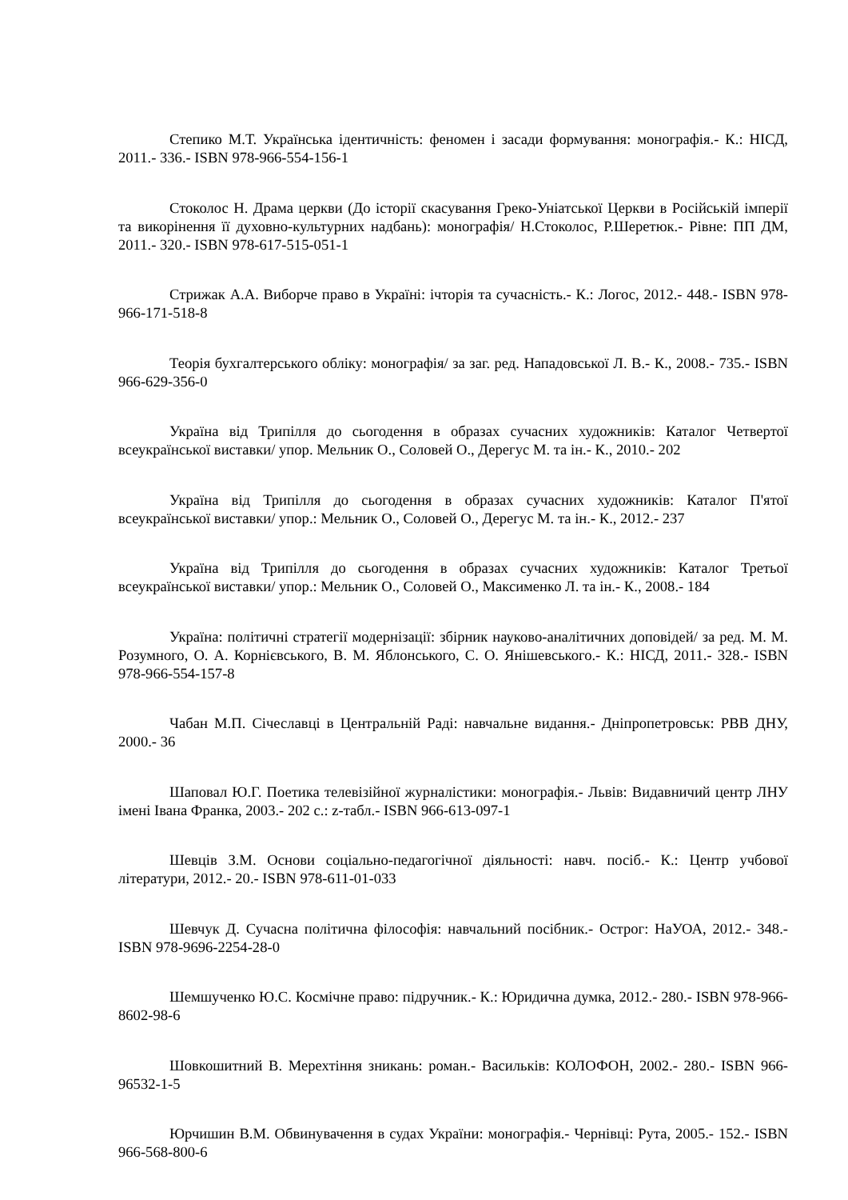Степико М.Т. Українська ідентичність: феномен і засади формування: монографія.- К.: НІСД, 2011.- 336.- ISBN 978-966-554-156-1
Стоколос Н. Драма церкви (До історії скасування Греко-Уніатської Церкви в Російській імперії та викорінення її духовно-культурних надбань): монографія/ Н.Стоколос, Р.Шеретюк.- Рівне: ПП ДМ, 2011.- 320.- ISBN 978-617-515-051-1
Стрижак А.А. Виборче право в Україні: ічторія та сучасність.- К.: Логос, 2012.- 448.- ISBN 978-966-171-518-8
Теорія бухгалтерського обліку: монографія/ за заг. ред. Нападовської Л. В.- К., 2008.- 735.- ISBN 966-629-356-0
Україна від Трипілля до сьогодення в образах сучасних художників: Каталог Четвертої всеукраїнської виставки/ упор. Мельник О., Соловей О., Дерегус М. та ін.- К., 2010.- 202
Україна від Трипілля до сьогодення в образах сучасних художників: Каталог П'ятої всеукраїнської виставки/ упор.: Мельник О., Соловей О., Дерегус М. та ін.- К., 2012.- 237
Україна від Трипілля до сьогодення в образах сучасних художників: Каталог Третьої всеукраїнської виставки/ упор.: Мельник О., Соловей О., Максименко Л. та ін.- К., 2008.- 184
Україна: політичні стратегії модернізації: збірник науково-аналітичних доповідей/ за ред. М. М. Розумного, О. А. Корнієвського, В. М. Яблонського, С. О. Янішевського.- К.: НІСД, 2011.- 328.- ISBN 978-966-554-157-8
Чабан М.П. Січеславці в Центральній Раді: навчальне видання.- Дніпропетровськ: РВВ ДНУ, 2000.- 36
Шаповал Ю.Г. Поетика телевізійної журналістики: монографія.- Львів: Видавничий центр ЛНУ імені Івана Франка, 2003.- 202 с.: z-табл.- ISBN 966-613-097-1
Шевців З.М. Основи соціально-педагогічної діяльності: навч. посіб.- К.: Центр учбової літератури, 2012.- 20.- ISBN 978-611-01-033
Шевчук Д. Сучасна політична філософія: навчальний посібник.- Острог: НаУОА, 2012.- 348.- ISBN 978-9696-2254-28-0
Шемшученко Ю.С. Космічне право: підручник.- К.: Юридична думка, 2012.- 280.- ISBN 978-966-8602-98-6
Шовкошитний В. Мерехтіння зникань: роман.- Васильків: КОЛОФОН, 2002.- 280.- ISBN 966-96532-1-5
Юрчишин В.М. Обвинувачення в судах України: монографія.- Чернівці: Рута, 2005.- 152.- ISBN 966-568-800-6